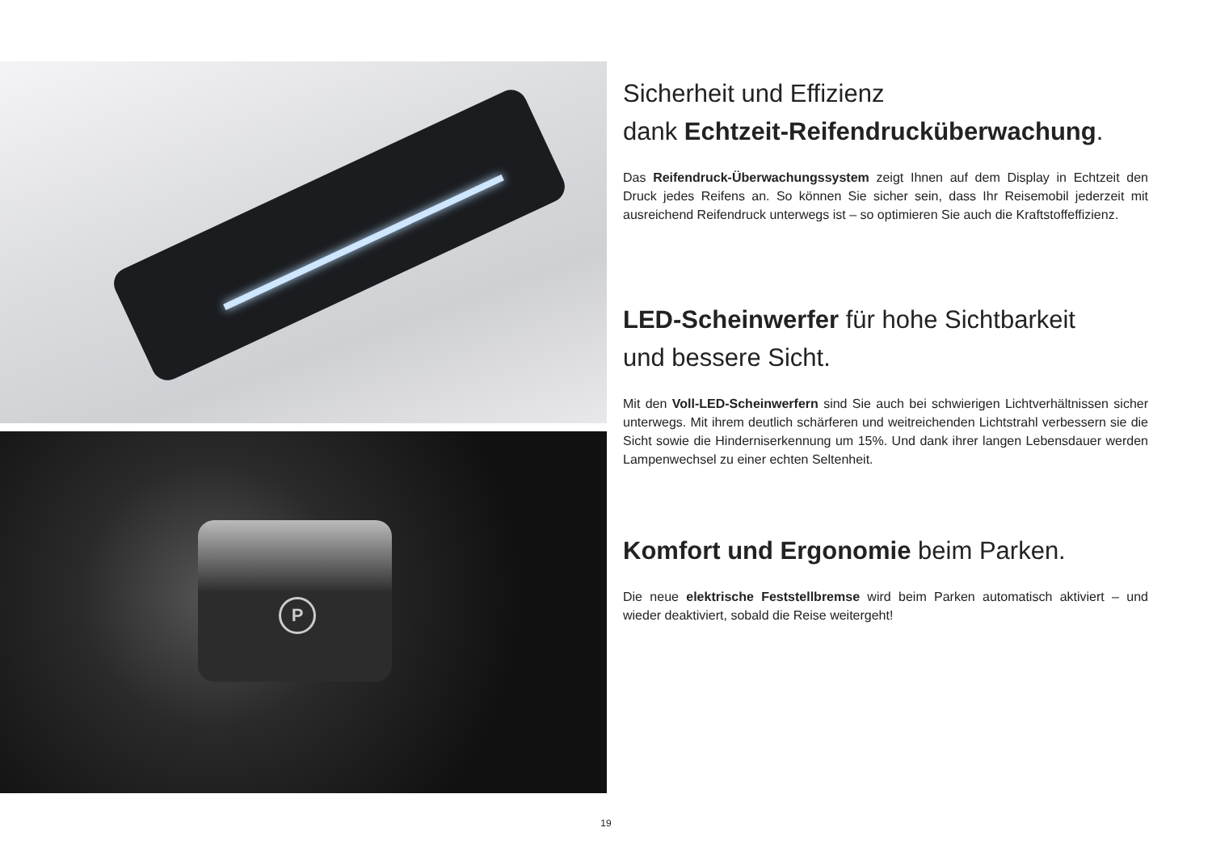P
Sicherheit und Effizienz
dank Echtzeit-Reifendrucküberwachung.
Das Reifendruck-Überwachungssystem zeigt Ihnen auf dem Display in Echtzeit den Druck jedes Reifens an. So können Sie sicher sein, dass Ihr Reisemobil jederzeit mit ausreichend Reifendruck unterwegs ist – so optimieren Sie auch die Kraftstoffeffizienz.
LED-Scheinwerfer für hohe Sichtbarkeit
und bessere Sicht.
Mit den Voll-LED-Scheinwerfern sind Sie auch bei schwierigen Lichtverhältnissen sicher unterwegs. Mit ihrem deutlich schärferen und weitreichenden Lichtstrahl verbessern sie die Sicht sowie die Hinderniserkennung um 15%. Und dank ihrer langen Lebensdauer werden Lampenwechsel zu einer echten Seltenheit.
Komfort und Ergonomie beim Parken.
Die neue elektrische Feststellbremse wird beim Parken automatisch aktiviert – und wieder deaktiviert, sobald die Reise weitergeht!
19